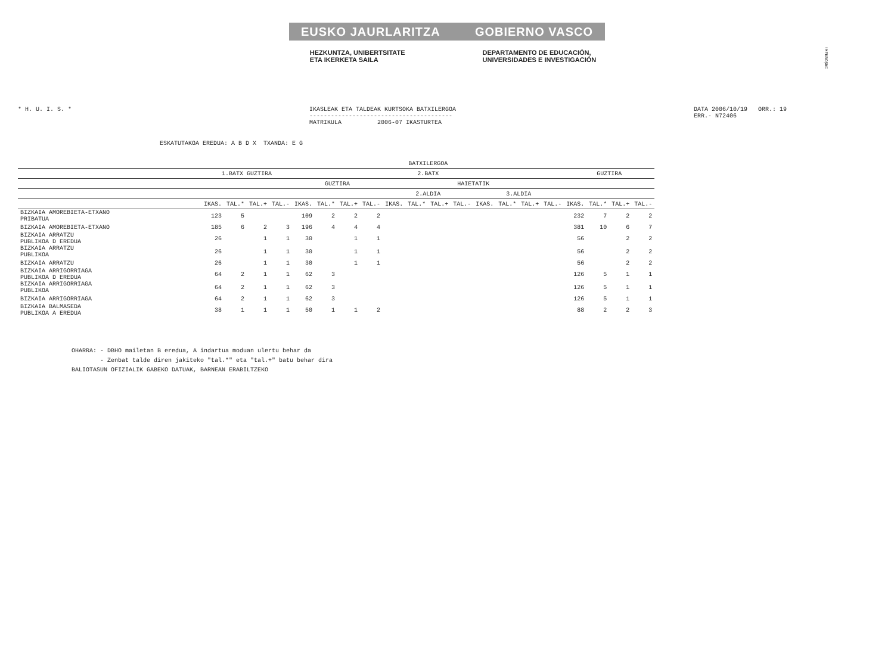!MFKBOŞNC
EUSKO JAURLARITZA GOBIERNO VASCO
HEZKUNTZA, UNIBERTSITATE
ETA IKERKETA SAILA
DEPARTAMENTO DE EDUCACIÓN,
UNIVERSIDADES E INVESTIGACIÓN
* H. U. I. S. * IKASLEAK ETA TALDEAK KURTSOKA BATXILERGOA
----------------------------------------
MATRIKULA 2006-07 IKASTURTEA
DATA 2006/10/19 ORR.: 19
ERR.- N72406
ESKATUTAKOA EREDUA: A B D X TXANDA: E G
| | BATXILERGOA | | | | | | | | | | | | | | | | | | | |
| --- | --- | --- | --- | --- | --- | --- | --- | --- | --- | --- | --- | --- | --- | --- | --- | --- | --- | --- | --- | --- |
| | 1.BATX GUZTIRA | | | | 2.BATX | | | | | | | | | | | | GUZTIRA | | | |
| | | | | | GUZTIRA | | | | HAIETATIK | | | | | | | | | | | |
| | | | | | | | | | 2.ALDIA | | | | 3.ALDIA | | | | | | | |
| | IKAS. | TAL.* | TAL.+ | TAL.- | IKAS. | TAL.* | TAL.+ | TAL.- | IKAS. | TAL.* | TAL.+ | TAL.- | IKAS. | TAL.* | TAL.+ | TAL.- | IKAS. | TAL.* | TAL.+ | TAL.- |
| BIZKAIA AMOREBIETA-ETXANO PRIBATUA | 123 | 5 | | | 109 | 2 | 2 | 2 | | | | | | | | | 232 | 7 | 2 | 2 |
| BIZKAIA AMOREBIETA-ETXANO | 185 | 6 | 2 | 3 | 196 | 4 | 4 | 4 | | | | | | | | | 381 | 10 | 6 | 7 |
| BIZKAIA ARRATZU PUBLIKOA D EREDUA | 26 | | 1 | 1 | 30 | | 1 | 1 | | | | | | | | | 56 | | 2 | 2 |
| BIZKAIA ARRATZU PUBLIKOA | 26 | | 1 | 1 | 30 | | 1 | 1 | | | | | | | | | 56 | | 2 | 2 |
| BIZKAIA ARRATZU | 26 | | 1 | 1 | 30 | | 1 | 1 | | | | | | | | | 56 | | 2 | 2 |
| BIZKAIA ARRIGORRIAGA PUBLIKOA D EREDUA | 64 | 2 | 1 | 1 | 62 | 3 | | | | | | | | | | | 126 | 5 | 1 | 1 |
| BIZKAIA ARRIGORRIAGA PUBLIKOA | 64 | 2 | 1 | 1 | 62 | 3 | | | | | | | | | | | 126 | 5 | 1 | 1 |
| BIZKAIA ARRIGORRIAGA | 64 | 2 | 1 | 1 | 62 | 3 | | | | | | | | | | | 126 | 5 | 1 | 1 |
| BIZKAIA BALMASEDA PUBLIKOA A EREDUA | 38 | 1 | 1 | 1 | 50 | 1 | 1 | 2 | | | | | | | | | 88 | 2 | 2 | 3 |
OHARRA: - DBHO mailetan B eredua, A indartua moduan ulertu behar da
- Zenbat talde diren jakiteko "tal.*" eta "tal.+" batu behar dira
BALIOTASUN OFIZIALIK GABEKO DATUAK, BARNEAN ERABILTZEKO